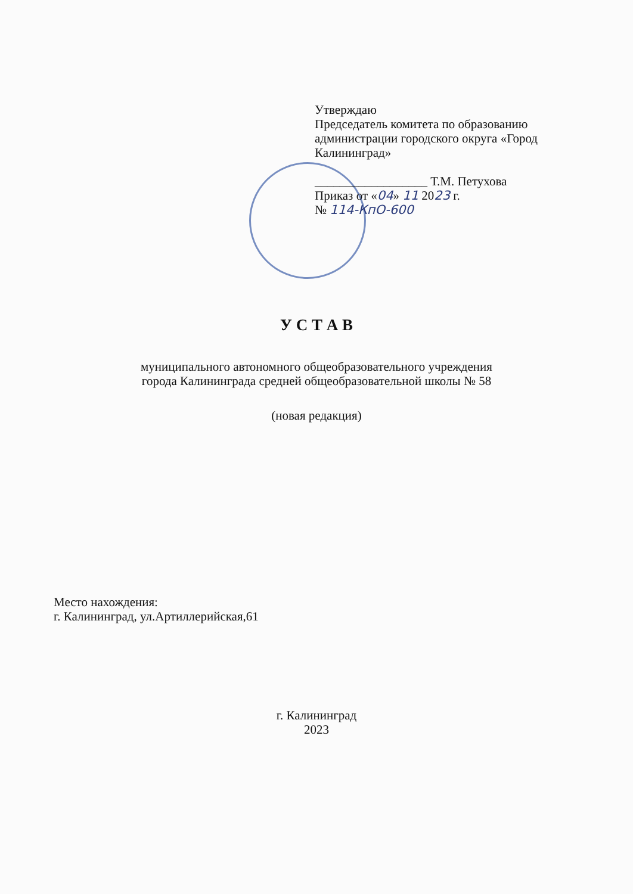Утверждаю
Председатель комитета по образованию администрации городского округа «Город Калининград»
__________________ Т.М. Петухова
Приказ от «04» 11 2023 г.
№ 114-КпО-600
У С Т А В
муниципального автономного общеобразовательного учреждения
города Калининграда средней общеобразовательной школы № 58
(новая редакция)
Место нахождения:
г. Калининград, ул.Артиллерийская,61
г. Калининград
2023